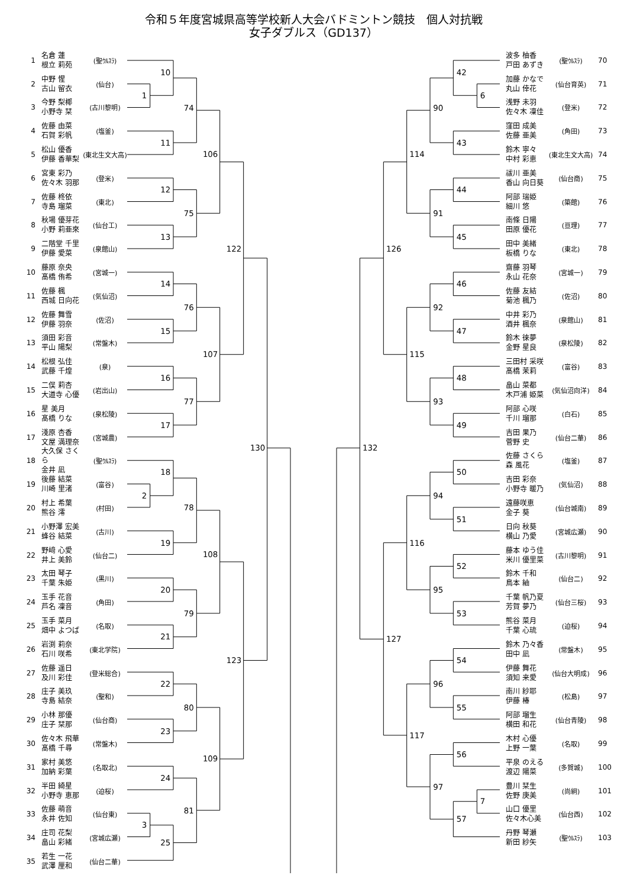令和５年度宮城県高等学校新人大会バドミントン競技　個人対抗戦
女子ダブルス（GD137）
1 名倉 蓮
根立 莉苑 (聖ｳﾙｽﾗ)
2 中野 惺
古山 留衣 (仙台)
3 今野 梨椰
小野寺 栞 (古川黎明)
4 佐藤 由菜
石賀 彩帆 (塩釜)
5 松山 優香
伊藤 香華梨 (東北生文大高)
6 宮東 彩乃
佐々木 羽那 (登米)
7 佐藤 柊依
寺島 瑠菜 (東北)
8 秋場 優芽花
小野 莉亜來 (仙台工)
9 二階堂 千里
伊藤 愛菜 (泉館山)
10 藤原 奈央
髙橋 侑希 (宮城一)
11 佐藤 楓
西城 日向花 (気仙沼)
12 佐藤 舞雪
伊藤 羽奈 (佐沼)
13 須田 彩音
平山 陽梨 (常盤木)
14 松根 弘佳
武藤 千煌 (泉)
15 二俣 莉杏
大道寺 心優 (岩出山)
16 星 美月
髙橋 りな (泉松陵)
17 淺原 杏香
文屋 満理奈 (宮城農)
18 大久保 さくら
金井 凪 (聖ｳﾙｽﾗ)
19 後藤 結菜
川崎 里渚 (富谷)
20 村上 希葉
熊谷 澪 (村田)
21 小野澤 宏美
蜂谷 結菜 (古川)
22 野﨑 心愛
井上 美鈴 (仙台二)
23 太田 琴子
千葉 朱姫 (黒川)
24 玉手 花音
芦名 凜音 (角田)
25 玉手 菜月
畑中 よつば (名取)
26 岩渕 莉奈
石川 咲希 (東北学院)
27 佐藤 遥日
及川 彩佳 (登米総合)
28 庄子 美玖
寺島 結奈 (聖和)
29 小林 那優
庄子 栞那 (仙台商)
30 佐々木 飛華
髙橋 千尋 (常盤木)
31 家村 美悠
加納 彩葉 (名取北)
32 半田 綺星
小野寺 恵那 (迫桜)
33 佐藤 萌音
永井 佐知 (仙台東)
34 庄司 花梨
畠山 彩緒 (宮城広瀬)
35 若生 一花
武澤 厘和 (仙台二華)
1
2
3
10
11
12
13
14
15
16
17
18
19
20
21
22
23
24
25
74
75
76
77
78
79
80
81
106
107
108
109
122
123
130
6
7
42
43
44
45
46
47
48
49
50
51
52
53
54
55
56
57
90
91
92
93
94
95
96
97
114
115
116
117
126
127
132
波多 柚香
戸田 あずき (聖ｳﾙｽﾗ) 70
加藤 かなで
丸山 倖花 (仙台育英) 71
浅野 未羽
佐々木 凜佳 (登米) 72
窪田 成美
佐藤 亜美 (角田) 73
鈴木 寧々
中村 彩恵 (東北生文大高) 74
祓川 亜美
香山 向日葵 (仙台商) 75
阿部 瑞姫
細川 悠 (築館) 76
南條 日陽
田原 優花 (亘理) 77
田中 美緒
板橋 りな (東北) 78
齋藤 羽琴
永山 花奈 (宮城一) 79
佐藤 友結
菊池 楓乃 (佐沼) 80
中井 彩乃
酒井 楓奈 (泉館山) 81
鈴木 徠夢
金野 星良 (泉松陵) 82
三田村 采咲
髙橋 茉莉 (富谷) 83
畠山 菜都
木戸浦 姫菜 (気仙沼向洋) 84
阿部 心咲
千川 瑠那 (白石) 85
吉田 果乃
菅野 史 (仙台二華) 86
佐藤 さくら
森 風花 (塩釜) 87
吉田 彩奈
小野寺 暖乃 (気仙沼) 88
遠藤咲恵
金子 葵 (仙台城南) 89
日向 秋葵
横山 乃愛 (宮城広瀬) 90
藤本 ゆう佳
米川 優里菜 (古川黎明) 91
鈴木 千和
鳥本 紬 (仙台二) 92
千葉 帆乃夏
芳賀 夢乃 (仙台三桜) 93
熊谷 菜月
千葉 心琉 (迫桜) 94
鈴木 乃々香
田中 凪 (常盤木) 95
伊藤 舞花
須知 来愛 (仙台大明成) 96
南川 紗耶
伊藤 椿 (松島) 97
阿部 瑠生
横田 和花 (仙台青陵) 98
木村 心優
上野 一葉 (名取) 99
平泉 のえる
渡辺 陽菜 (多賀城) 100
豊川 栞生
佐野 庚美 (尚絅) 101
山口 優里
佐々木心美 (仙台西) 102
丹野 琴瀬
新田 紗矢 (聖ｳﾙｽﾗ) 103